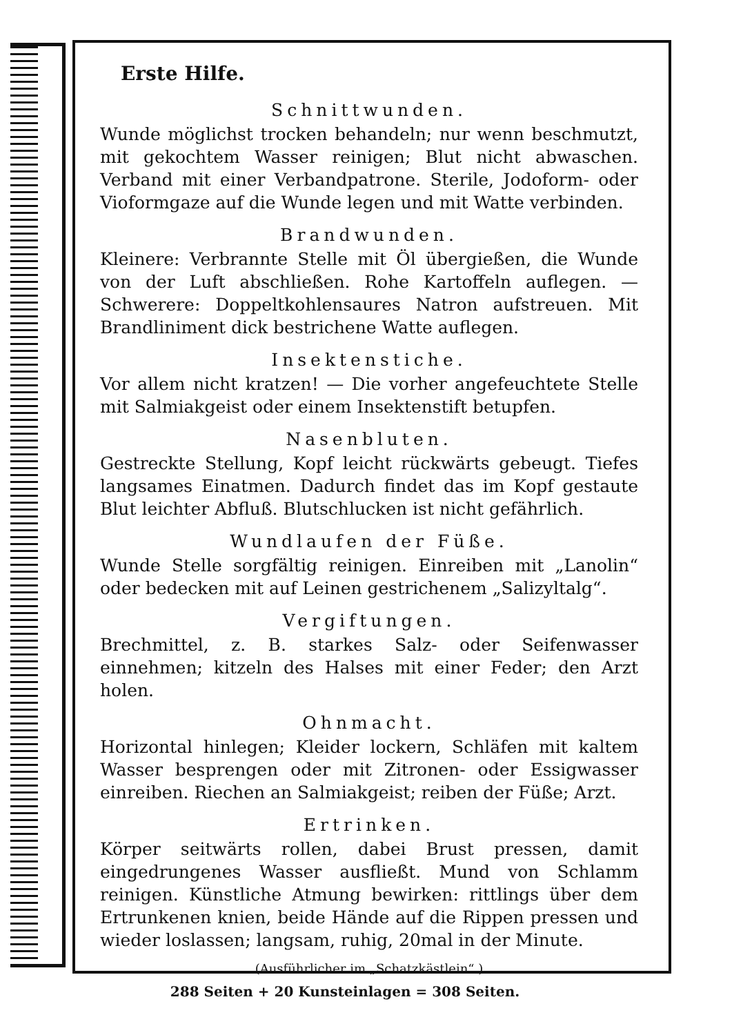Erste Hilfe.
Schnittwunden.
Wunde möglichst trocken behandeln; nur wenn beschmutzt, mit gekochtem Wasser reinigen; Blut nicht abwaschen. Verband mit einer Verbandpatrone. Sterile, Jodoform- oder Vioformgaze auf die Wunde legen und mit Watte verbinden.
Brandwunden.
Kleinere: Verbrannte Stelle mit Öl übergießen, die Wunde von der Luft abschließen. Rohe Kartoffeln auflegen. — Schwerere: Doppeltkohlensaures Natron aufstreuen. Mit Brandliniment dick bestrichene Watte auflegen.
Insektenstiche.
Vor allem nicht kratzen! — Die vorher angefeuchtete Stelle mit Salmiakgeist oder einem Insektenstift betupfen.
Nasenbluten.
Gestreckte Stellung, Kopf leicht rückwärts gebeugt. Tiefes langsames Einatmen. Dadurch findet das im Kopf gestaute Blut leichter Abfluß. Blutschlucken ist nicht gefährlich.
Wundlaufen der Füße.
Wunde Stelle sorgfältig reinigen. Einreiben mit „Lanolin“ oder bedecken mit auf Leinen gestrichenem „Salizyltalg“.
Vergiftungen.
Brechmittel, z. B. starkes Salz- oder Seifenwasser einnehmen; kitzeln des Halses mit einer Feder; den Arzt holen.
Ohnmacht.
Horizontal hinlegen; Kleider lockern, Schläfen mit kaltem Wasser besprengen oder mit Zitronen- oder Essigwasser einreiben. Riechen an Salmiakgeist; reiben der Füße; Arzt.
Ertrinken.
Körper seitwärts rollen, dabei Brust pressen, damit eingedrungenes Wasser ausfließt. Mund von Schlamm reinigen. Künstliche Atmung bewirken: rittlings über dem Ertrunkenen knien, beide Hände auf die Rippen pressen und wieder loslassen; langsam, ruhig, 20mal in der Minute.
(Ausführlicher im „Schatzkästlein“.)
288 Seiten + 20 Kunsteinlagen = 308 Seiten.